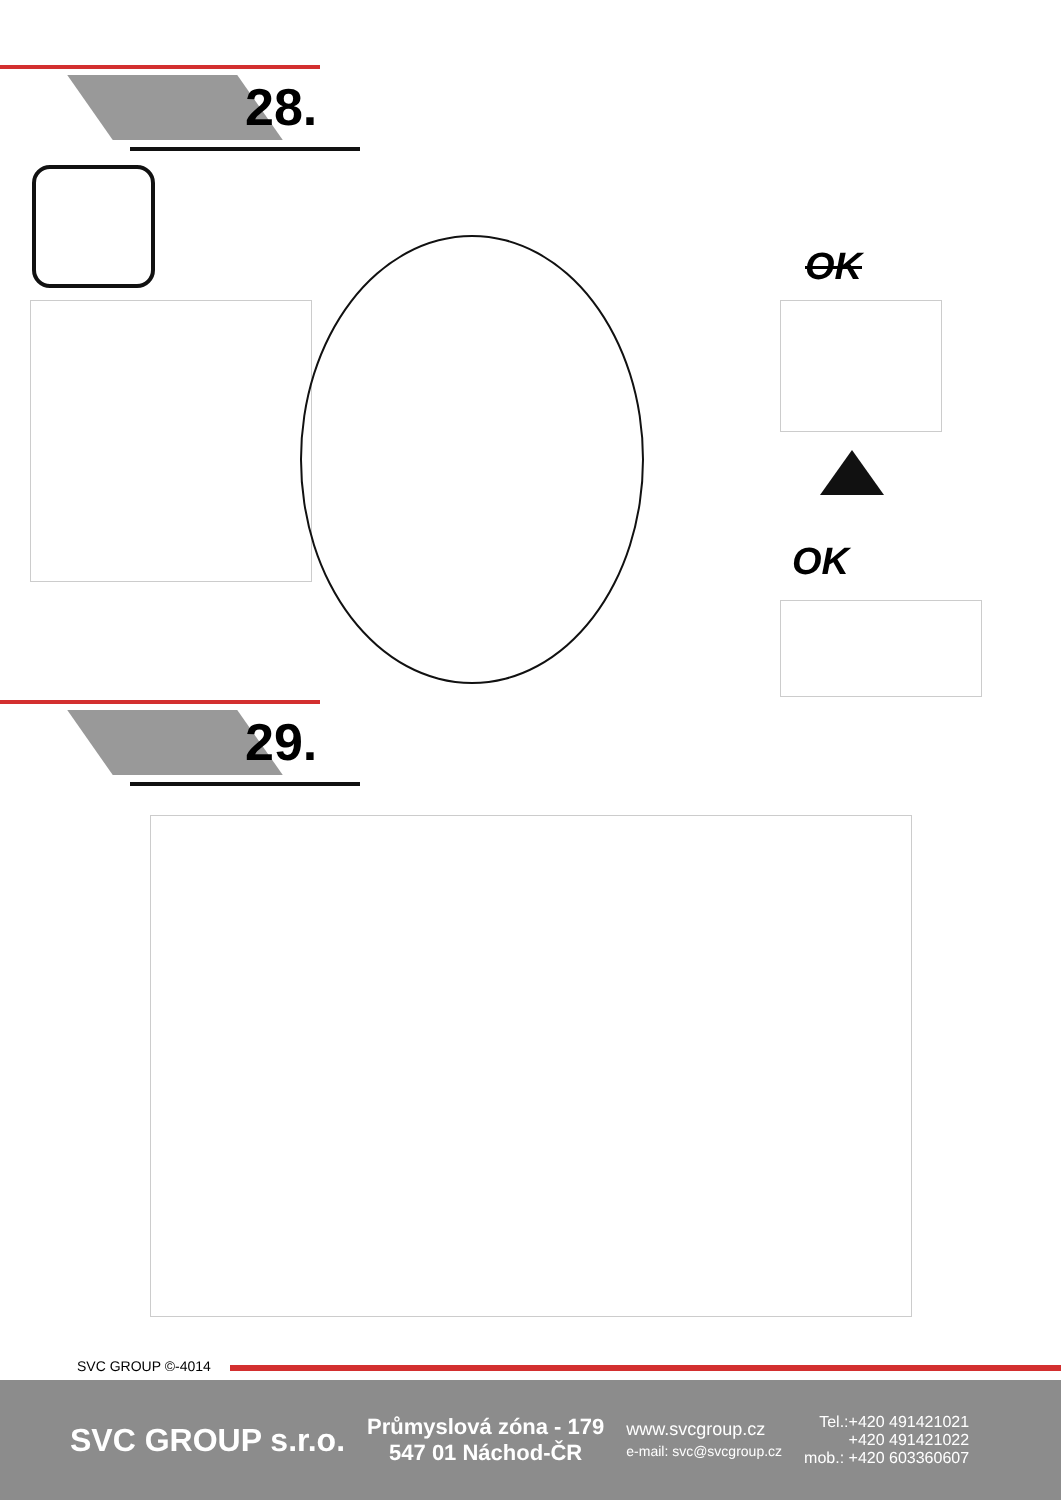28.
OK
OK
29.
SVC GROUP ©-4014
SVC GROUP s.r.o.
Průmyslová zóna - 179
547 01 Náchod-ČR
www.svcgroup.cz
e-mail: svc@svcgroup.cz
Tel.:+420 491421021
+420 491421022
mob.: +420 603360607